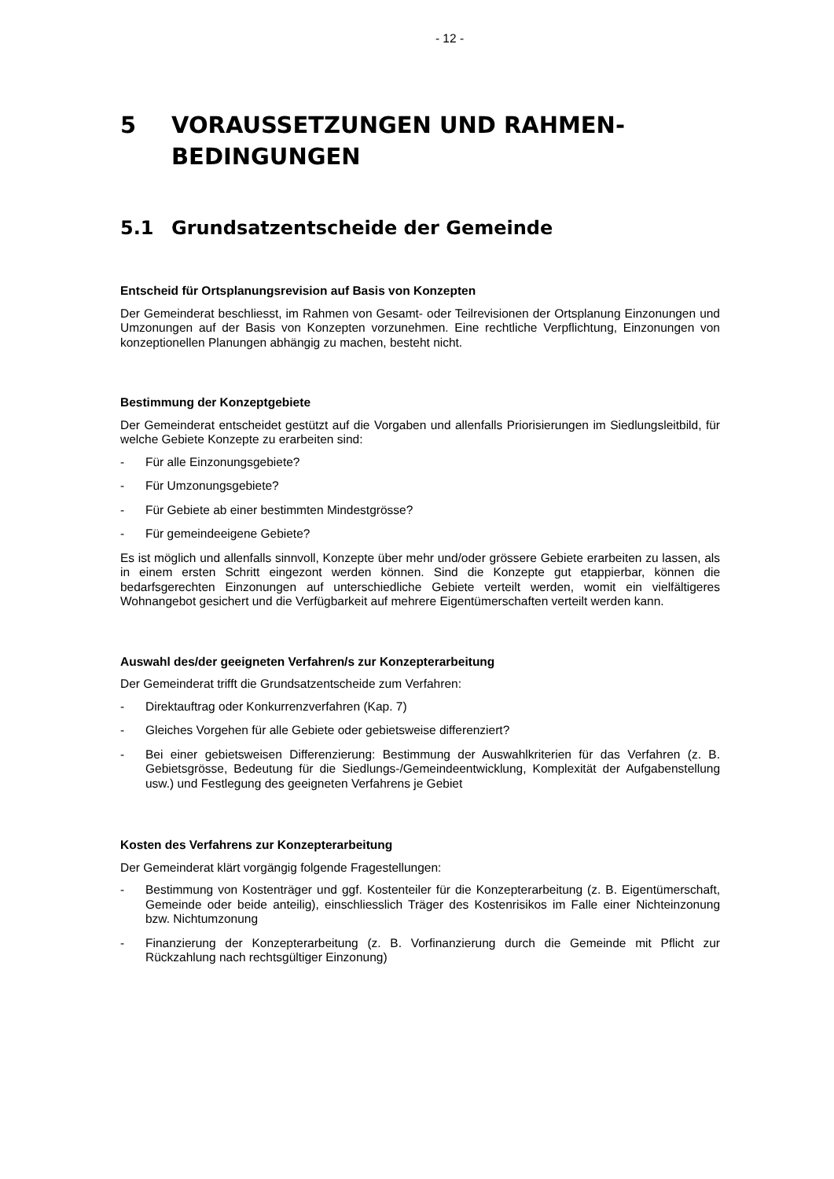- 12 -
5 VORAUSSETZUNGEN UND RAHMEN-
BEDINGUNGEN
5.1 Grundsatzentscheide der Gemeinde
Entscheid für Ortsplanungsrevision auf Basis von Konzepten
Der Gemeinderat beschliesst, im Rahmen von Gesamt- oder Teilrevisionen der Ortsplanung Einzonungen und Umzonungen auf der Basis von Konzepten vorzunehmen. Eine rechtliche Verpflichtung, Einzonungen von konzeptionellen Planungen abhängig zu machen, besteht nicht.
Bestimmung der Konzeptgebiete
Der Gemeinderat entscheidet gestützt auf die Vorgaben und allenfalls Priorisierungen im Siedlungsleitbild, für welche Gebiete Konzepte zu erarbeiten sind:
- Für alle Einzonungsgebiete?
- Für Umzonungsgebiete?
- Für Gebiete ab einer bestimmten Mindestgrösse?
- Für gemeindeeigene Gebiete?
Es ist möglich und allenfalls sinnvoll, Konzepte über mehr und/oder grössere Gebiete erarbeiten zu lassen, als in einem ersten Schritt eingezont werden können. Sind die Konzepte gut etappierbar, können die bedarfsgerechten Einzonungen auf unterschiedliche Gebiete verteilt werden, womit ein vielfältigeres Wohnangebot gesichert und die Verfügbarkeit auf mehrere Eigentümerschaften verteilt werden kann.
Auswahl des/der geeigneten Verfahren/s zur Konzepterarbeitung
Der Gemeinderat trifft die Grundsatzentscheide zum Verfahren:
- Direktauftrag oder Konkurrenzverfahren (Kap. 7)
- Gleiches Vorgehen für alle Gebiete oder gebietsweise differenziert?
- Bei einer gebietsweisen Differenzierung: Bestimmung der Auswahlkriterien für das Verfahren (z. B. Gebietsgrösse, Bedeutung für die Siedlungs-/Gemeindeentwicklung, Komplexität der Aufgabenstellung usw.) und Festlegung des geeigneten Verfahrens je Gebiet
Kosten des Verfahrens zur Konzepterarbeitung
Der Gemeinderat klärt vorgängig folgende Fragestellungen:
- Bestimmung von Kostenträger und ggf. Kostenteiler für die Konzepterarbeitung (z. B. Eigentümerschaft, Gemeinde oder beide anteilig), einschliesslich Träger des Kostenrisikos im Falle einer Nichteinzonung bzw. Nichtumzonung
- Finanzierung der Konzepterarbeitung (z. B. Vorfinanzierung durch die Gemeinde mit Pflicht zur Rückzahlung nach rechtsgültiger Einzonung)